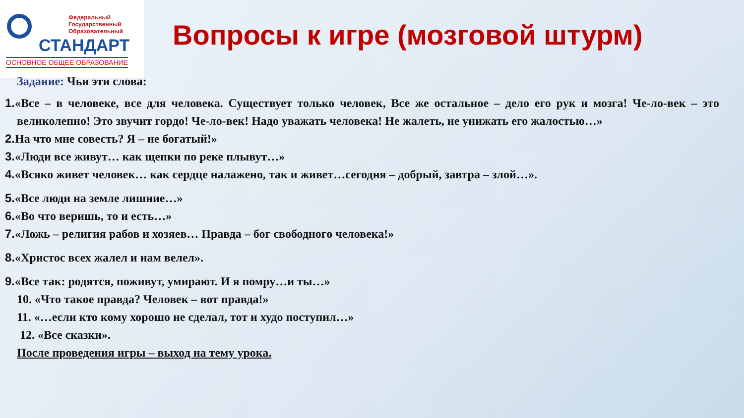Федеральный
Государственный
Образовательный
СТАНДАРТ
ОСНОВНОЕ ОБЩЕЕ ОБРАЗОВАНИЕ
Вопросы к игре (мозговой штурм)
Задание: Чьи эти слова:
1.«Все – в человеке, все для человека. Существует только человек, Все же остальное – дело его рук и мозга! Че-ло-век – это великолепно! Это звучит гордо! Че-ло-век! Надо уважать человека! Не жалеть, не унижать его жалостью…»
2. На что мне совесть? Я – не богатый!»
3.«Люди все живут… как щепки по реке плывут…»
4.«Всяко живет человек… как сердце налажено, так и живет…сегодня – добрый, завтра – злой…».
5.«Все люди на земле лишние…»
6.«Во что веришь, то и есть…»
7.«Ложь – религия рабов и хозяев… Правда – бог свободного человека!»
8.«Христос всех жалел и нам велел».
9.«Все так: родятся, поживут, умирают. И я помру…и ты…»
10. «Что такое правда? Человек – вот правда!»
11. «…если кто кому хорошо не сделал, тот и худо поступил…»
12. «Все сказки».
После проведения игры – выход на тему урока.